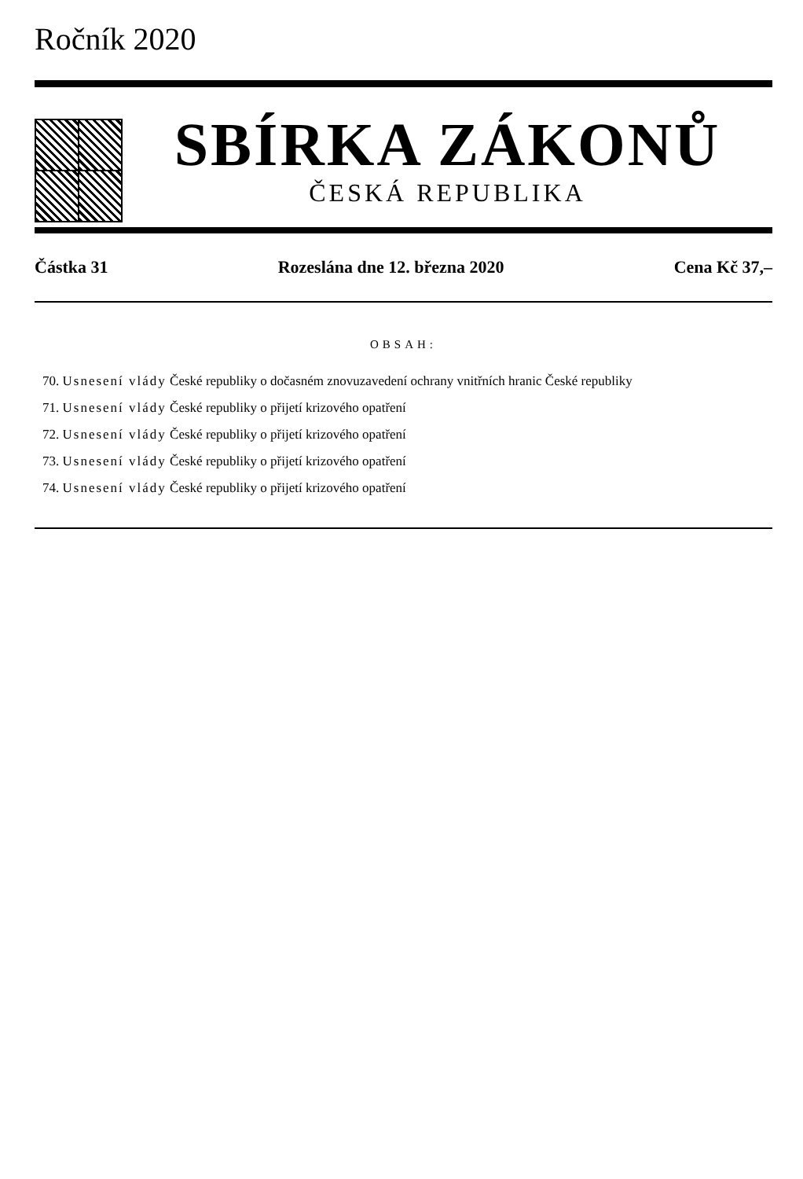Ročník 2020
SBÍRKA ZÁKONŮ
ČESKÁ REPUBLIKA
Částka 31 Rozeslána dne 12. března 2020 Cena Kč 37,–
OBSAH:
70. Usnesení vlády České republiky o dočasném znovuzavedení ochrany vnitřních hranic České republiky
71. Usnesení vlády České republiky o přijetí krizového opatření
72. Usnesení vlády České republiky o přijetí krizového opatření
73. Usnesení vlády České republiky o přijetí krizového opatření
74. Usnesení vlády České republiky o přijetí krizového opatření